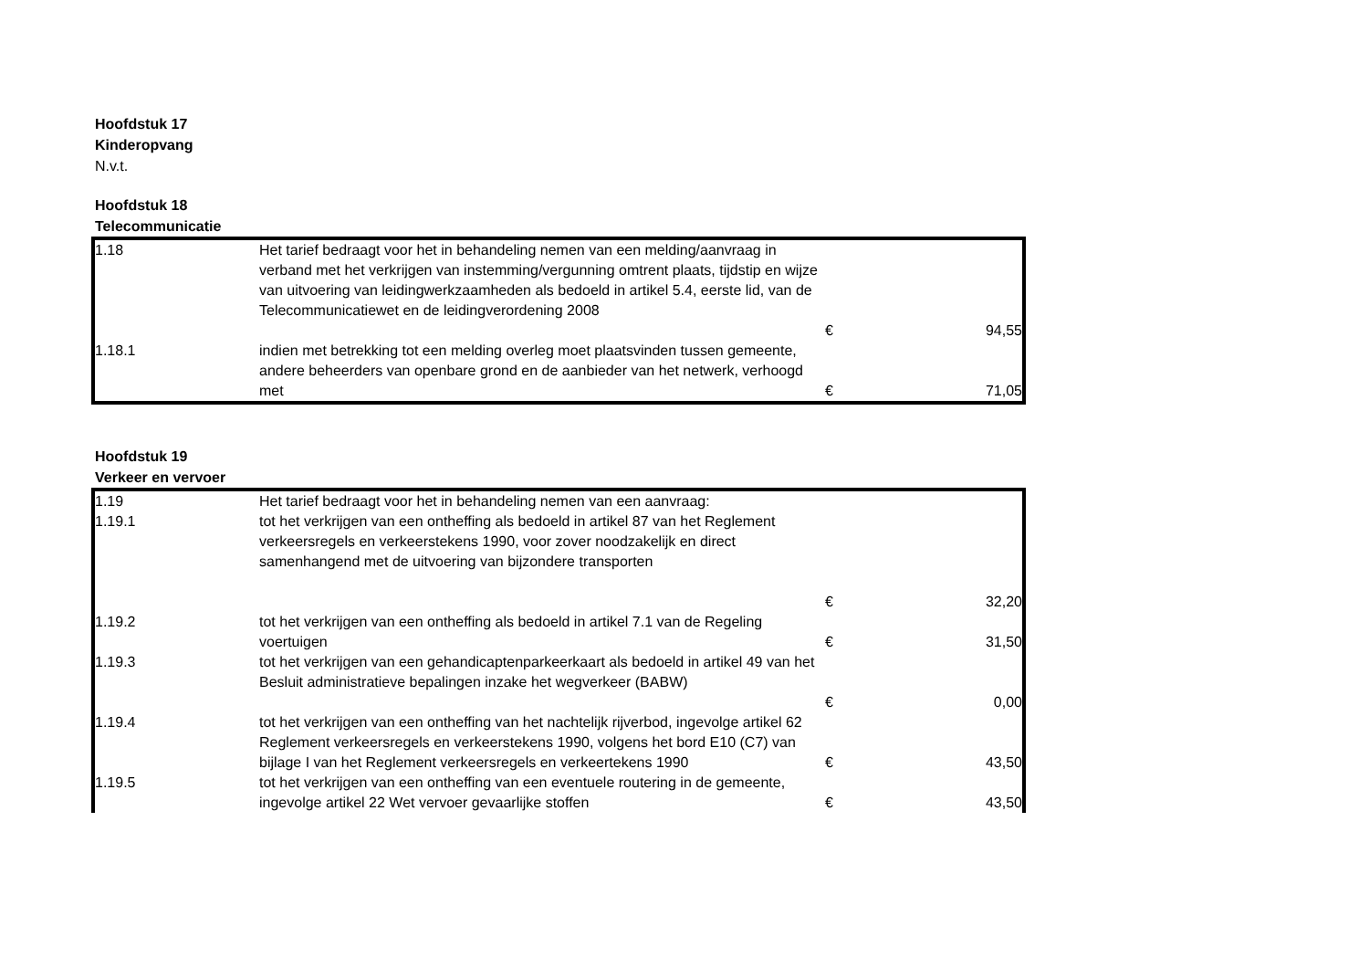Hoofdstuk 17
Kinderopvang
N.v.t.
Hoofdstuk 18
Telecommunicatie
| 1.18 | Het tarief bedraagt voor het in behandeling nemen van een melding/aanvraag in verband met het verkrijgen van instemming/vergunning omtrent plaats, tijdstip en wijze van uitvoering van leidingwerkzaamheden als bedoeld in artikel 5.4, eerste lid, van de Telecommunicatiewet en de leidingverordening 2008 | € | 94,55 |
| 1.18.1 | indien met betrekking tot een melding overleg moet plaatsvinden tussen gemeente, andere beheerders van openbare grond en de aanbieder van het netwerk, verhoogd met | € | 71,05 |
Hoofdstuk 19
Verkeer en vervoer
| 1.19 | Het tarief bedraagt voor het in behandeling nemen van een aanvraag: | | |
| 1.19.1 | tot het verkrijgen van een ontheffing als bedoeld in artikel 87 van het Reglement verkeersregels en verkeerstekens 1990, voor zover noodzakelijk en direct samenhangend met de uitvoering van bijzondere transporten | € | 32,20 |
| 1.19.2 | tot het verkrijgen van een ontheffing als bedoeld in artikel 7.1 van de Regeling voertuigen | € | 31,50 |
| 1.19.3 | tot het verkrijgen van een gehandicaptenparkeerkaart als bedoeld in artikel 49 van het Besluit administratieve bepalingen inzake het wegverkeer (BABW) | € | 0,00 |
| 1.19.4 | tot het verkrijgen van een ontheffing van het nachtelijk rijverbod, ingevolge artikel 62 Reglement verkeersregels en verkeerstekens 1990, volgens het bord E10 (C7) van bijlage I van het Reglement verkeersregels en verkeertekens 1990 | € | 43,50 |
| 1.19.5 | tot het verkrijgen van een ontheffing van een eventuele routering in de gemeente, ingevolge artikel 22 Wet vervoer gevaarlijke stoffen | € | 43,50 |